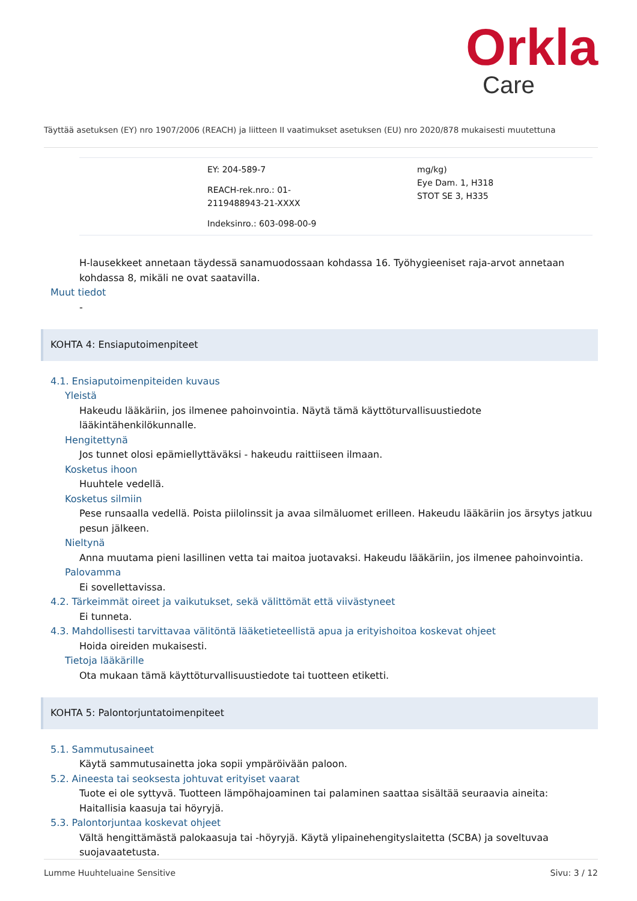Orkla
Care
Täyttää asetuksen (EY) nro 1907/2006 (REACH) ja liitteen II vaatimukset asetuksen (EU) nro 2020/878 mukaisesti muutettuna
| | EY: 204-589-7 REACH-rek.nro.: 01-2119488943-21-XXXX Indeksinro.: 603-098-00-9 | | mg/kg) Eye Dam. 1, H318 STOT SE 3, H335 |
H-lausekkeet annetaan täydessä sanamuodossaan kohdassa 16. Työhygieeniset raja-arvot annetaan kohdassa 8, mikäli ne ovat saatavilla.
Muut tiedot
-
KOHTA 4: Ensiaputoimenpiteet
4.1. Ensiaputoimenpiteiden kuvaus
Yleistä
Hakeudu lääkäriin, jos ilmenee pahoinvointia. Näytä tämä käyttöturvallisuustiedote lääkintähenkilökunnalle.
Hengitettynä
Jos tunnet olosi epämiellyttäväksi - hakeudu raittiiseen ilmaan.
Kosketus ihoon
Huuhtele vedellä.
Kosketus silmiin
Pese runsaalla vedellä. Poista piilolinssit ja avaa silmäluomet erilleen. Hakeudu lääkäriin jos ärsytys jatkuu pesun jälkeen.
Nieltynä
Anna muutama pieni lasillinen vetta tai maitoa juotavaksi. Hakeudu lääkäriin, jos ilmenee pahoinvointia.
Palovamma
Ei sovellettavissa.
4.2. Tärkeimmät oireet ja vaikutukset, sekä välittömät että viivästyneet
Ei tunneta.
4.3. Mahdollisesti tarvittavaa välitöntä lääketieteellistä apua ja erityishoitoa koskevat ohjeet
Hoida oireiden mukaisesti.
Tietoja lääkärille
Ota mukaan tämä käyttöturvallisuustiedote tai tuotteen etiketti.
KOHTA 5: Palontorjuntatoimenpiteet
5.1. Sammutusaineet
Käytä sammutusainetta joka sopii ympäröivään paloon.
5.2. Aineesta tai seoksesta johtuvat erityiset vaarat
Tuote ei ole syttyvä. Tuotteen lämpöhajoaminen tai palaminen saattaa sisältää seuraavia aineita: Haitallisia kaasuja tai höyryjä.
5.3. Palontorjuntaa koskevat ohjeet
Vältä hengittämästä palokaasuja tai -höyryjä. Käytä ylipainehengityslaitetta (SCBA) ja soveltuvaa suojavaatetusta.
Lumme Huuhteluaine Sensitive Sivu: 3 / 12